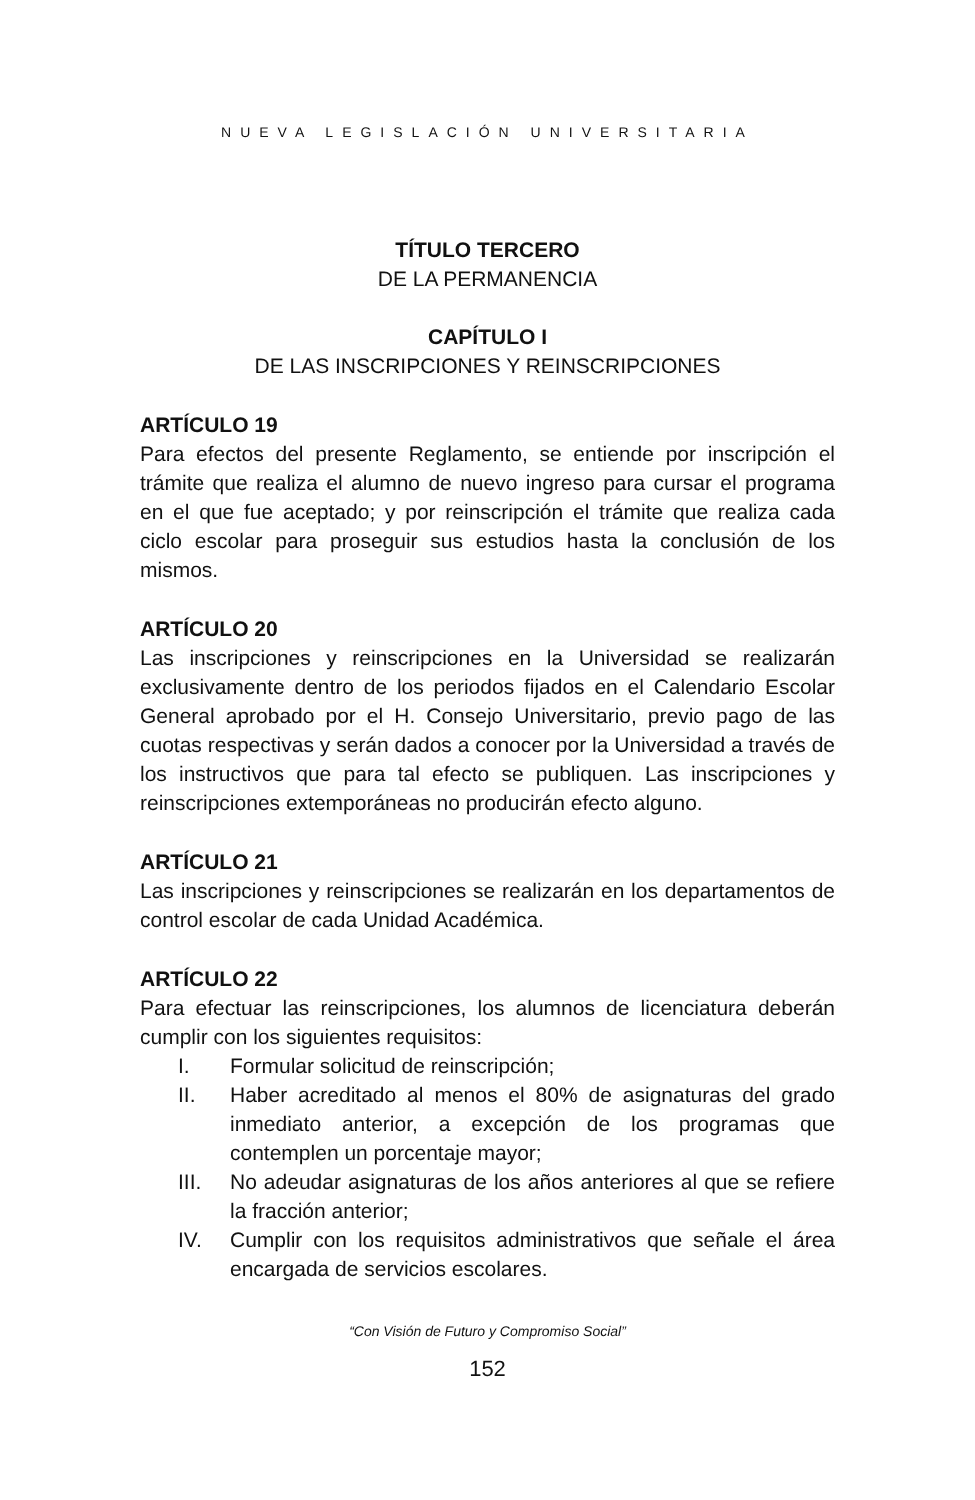NUEVA LEGISLACIÓN UNIVERSITARIA
TÍTULO TERCERO
DE LA PERMANENCIA
CAPÍTULO I
DE LAS INSCRIPCIONES Y REINSCRIPCIONES
ARTÍCULO 19
Para efectos del presente Reglamento, se entiende por inscripción el trámite que realiza el alumno de nuevo ingreso para cursar el programa en el que fue aceptado; y por reinscripción el trámite que realiza cada ciclo escolar para proseguir sus estudios hasta la conclusión de los mismos.
ARTÍCULO 20
Las inscripciones y reinscripciones en la Universidad se realizarán exclusivamente dentro de los periodos fijados en el Calendario Escolar General aprobado por el H. Consejo Universitario, previo pago de las cuotas respectivas y serán dados a conocer por la Universidad a través de los instructivos que para tal efecto se publiquen. Las inscripciones y reinscripciones extemporáneas no producirán efecto alguno.
ARTÍCULO 21
Las inscripciones y reinscripciones se realizarán en los departamentos de control escolar de cada Unidad Académica.
ARTÍCULO 22
Para efectuar las reinscripciones, los alumnos de licenciatura deberán cumplir con los siguientes requisitos:
I. Formular solicitud de reinscripción;
II. Haber acreditado al menos el 80% de asignaturas del grado inmediato anterior, a excepción de los programas que contemplen un porcentaje mayor;
III. No adeudar asignaturas de los años anteriores al que se refiere la fracción anterior;
IV. Cumplir con los requisitos administrativos que señale el área encargada de servicios escolares.
“Con Visión de Futuro y Compromiso Social”
152